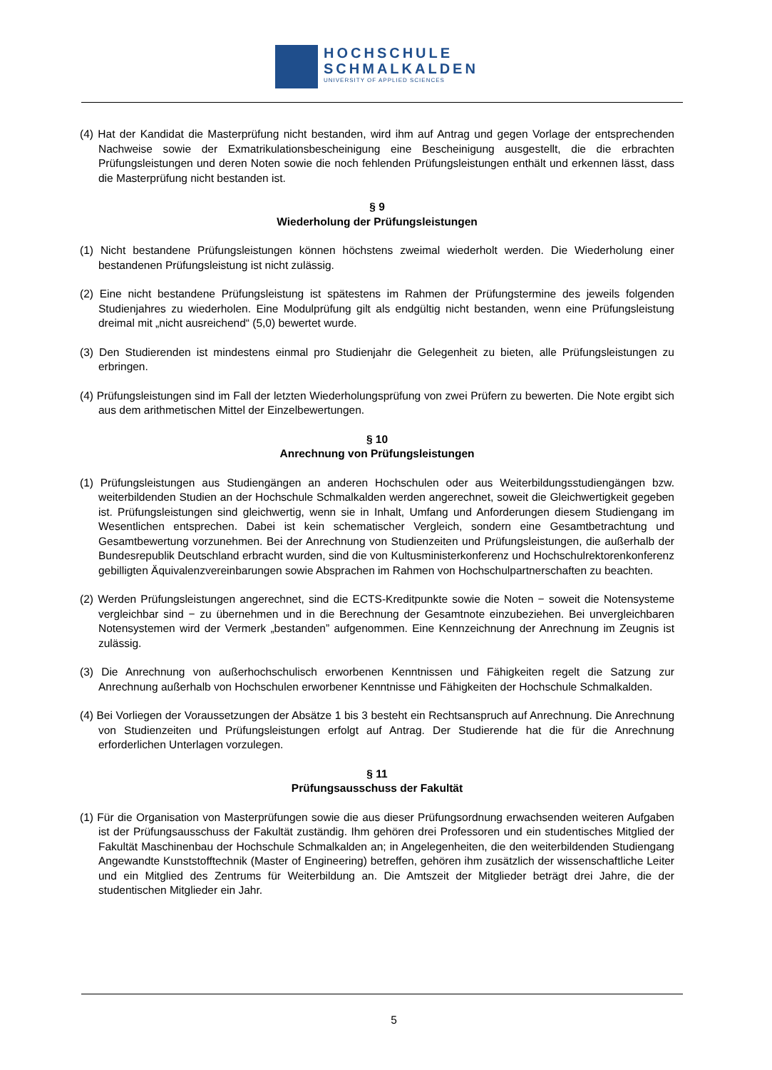HOCHSCHULE
SCHMALKALDEN
UNIVERSITY OF APPLIED SCIENCES
(4) Hat der Kandidat die Masterprüfung nicht bestanden, wird ihm auf Antrag und gegen Vorlage der entsprechenden Nachweise sowie der Exmatrikulationsbescheinigung eine Bescheinigung ausgestellt, die die erbrachten Prüfungsleistungen und deren Noten sowie die noch fehlenden Prüfungsleistungen enthält und erkennen lässt, dass die Masterprüfung nicht bestanden ist.
§ 9
Wiederholung der Prüfungsleistungen
(1) Nicht bestandene Prüfungsleistungen können höchstens zweimal wiederholt werden. Die Wiederholung einer bestandenen Prüfungsleistung ist nicht zulässig.
(2) Eine nicht bestandene Prüfungsleistung ist spätestens im Rahmen der Prüfungstermine des jeweils folgenden Studienjahres zu wiederholen. Eine Modulprüfung gilt als endgültig nicht bestanden, wenn eine Prüfungsleistung dreimal mit „nicht ausreichend“ (5,0) bewertet wurde.
(3) Den Studierenden ist mindestens einmal pro Studienjahr die Gelegenheit zu bieten, alle Prüfungsleistungen zu erbringen.
(4) Prüfungsleistungen sind im Fall der letzten Wiederholungsprüfung von zwei Prüfern zu bewerten. Die Note ergibt sich aus dem arithmetischen Mittel der Einzelbewertungen.
§ 10
Anrechnung von Prüfungsleistungen
(1) Prüfungsleistungen aus Studiengängen an anderen Hochschulen oder aus Weiterbildungsstudiengängen bzw. weiterbildenden Studien an der Hochschule Schmalkalden werden angerechnet, soweit die Gleichwertigkeit gegeben ist. Prüfungsleistungen sind gleichwertig, wenn sie in Inhalt, Umfang und Anforderungen diesem Studiengang im Wesentlichen entsprechen. Dabei ist kein schematischer Vergleich, sondern eine Gesamtbetrachtung und Gesamtbewertung vorzunehmen. Bei der Anrechnung von Studienzeiten und Prüfungsleistungen, die außerhalb der Bundesrepublik Deutschland erbracht wurden, sind die von Kultusministerkonferenz und Hochschulrektorenkonferenz gebilligten Äquivalenzvereinbarungen sowie Absprachen im Rahmen von Hochschulpartnerschaften zu beachten.
(2) Werden Prüfungsleistungen angerechnet, sind die ECTS-Kreditpunkte sowie die Noten − soweit die Notensysteme vergleichbar sind − zu übernehmen und in die Berechnung der Gesamtnote einzubeziehen. Bei unvergleichbaren Notensystemen wird der Vermerk „bestanden” aufgenommen. Eine Kennzeichnung der Anrechnung im Zeugnis ist zulässig.
(3) Die Anrechnung von außerhochschulisch erworbenen Kenntnissen und Fähigkeiten regelt die Satzung zur Anrechnung außerhalb von Hochschulen erworbener Kenntnisse und Fähigkeiten der Hochschule Schmalkalden.
(4) Bei Vorliegen der Voraussetzungen der Absätze 1 bis 3 besteht ein Rechtsanspruch auf Anrechnung. Die Anrechnung von Studienzeiten und Prüfungsleistungen erfolgt auf Antrag. Der Studierende hat die für die Anrechnung erforderlichen Unterlagen vorzulegen.
§ 11
Prüfungsausschuss der Fakultät
(1) Für die Organisation von Masterprüfungen sowie die aus dieser Prüfungsordnung erwachsenden weiteren Aufgaben ist der Prüfungsausschuss der Fakultät zuständig. Ihm gehören drei Professoren und ein studentisches Mitglied der Fakultät Maschinenbau der Hochschule Schmalkalden an; in Angelegenheiten, die den weiterbildenden Studiengang Angewandte Kunststofftechnik (Master of Engineering) betreffen, gehören ihm zusätzlich der wissenschaftliche Leiter und ein Mitglied des Zentrums für Weiterbildung an. Die Amtszeit der Mitglieder beträgt drei Jahre, die der studentischen Mitglieder ein Jahr.
5